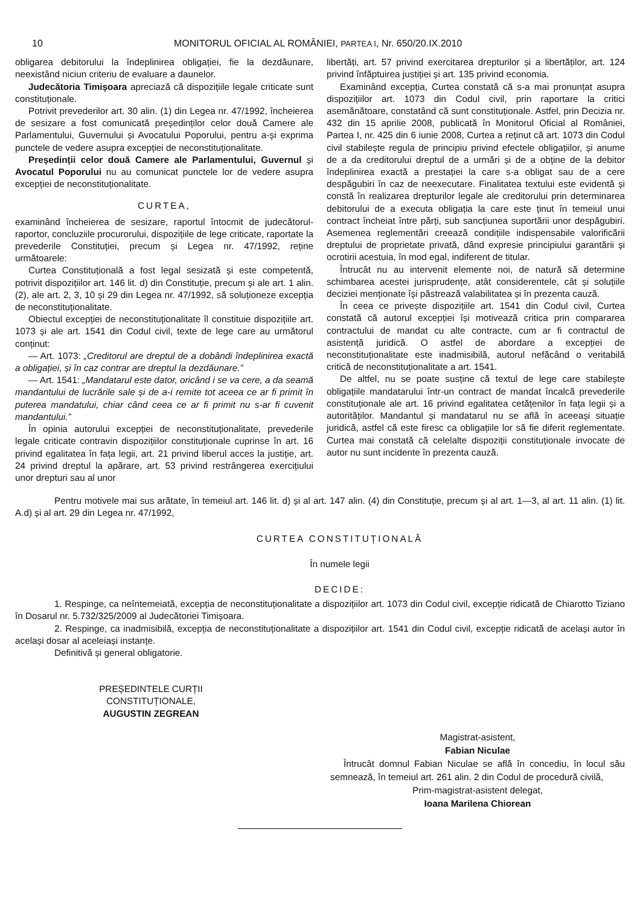10 MONITORUL OFICIAL AL ROMÂNIEI, PARTEA I, Nr. 650/20.IX.2010
obligarea debitorului la îndeplinirea obligației, fie la dezdăunare, neexistând niciun criteriu de evaluare a daunelor.
Judecătoria Timișoara apreciază că dispozițiile legale criticate sunt constituționale.
Potrivit prevederilor art. 30 alin. (1) din Legea nr. 47/1992, încheierea de sesizare a fost comunicată președinților celor două Camere ale Parlamentului, Guvernului și Avocatului Poporului, pentru a-și exprima punctele de vedere asupra excepției de neconstituționalitate.
Președinții celor două Camere ale Parlamentului, Guvernul și Avocatul Poporului nu au comunicat punctele lor de vedere asupra excepției de neconstituționalitate.
CURTEA,
examinând încheierea de sesizare, raportul întocmit de judecătorul-raportor, concluziile procurorului, dispozițiile de lege criticate, raportate la prevederile Constituției, precum și Legea nr. 47/1992, reține următoarele:
Curtea Constituțională a fost legal sesizată și este competentă, potrivit dispozițiilor art. 146 lit. d) din Constituție, precum și ale art. 1 alin. (2), ale art. 2, 3, 10 și 29 din Legea nr. 47/1992, să soluționeze excepția de neconstituționalitate.
Obiectul excepției de neconstituționalitate îl constituie dispozițiile art. 1073 și ale art. 1541 din Codul civil, texte de lege care au următorul conținut:
— Art. 1073: „Creditorul are dreptul de a dobândi îndeplinirea exactă a obligației, și în caz contrar are dreptul la dezdăunare.”
— Art. 1541: „Mandatarul este dator, oricând i se va cere, a da seamă mandantului de lucrările sale și de a-i remite tot aceea ce ar fi primit în puterea mandatului, chiar când ceea ce ar fi primit nu s-ar fi cuvenit mandantului.”
În opinia autorului excepției de neconstituționalitate, prevederile legale criticate contravin dispozițiilor constituționale cuprinse în art. 16 privind egalitatea în fața legii, art. 21 privind liberul acces la justiție, art. 24 privind dreptul la apărare, art. 53 privind restrângerea exercițiului unor drepturi sau al unor
libertăți, art. 57 privind exercitarea drepturilor și a libertăților, art. 124 privind înfăptuirea justiției și art. 135 privind economia.
Examinând excepția, Curtea constată că s-a mai pronunțat asupra dispozițiilor art. 1073 din Codul civil, prin raportare la critici asemănătoare, constatând că sunt constituționale. Astfel, prin Decizia nr. 432 din 15 aprilie 2008, publicată în Monitorul Oficial al României, Partea I, nr. 425 din 6 iunie 2008, Curtea a reținut că art. 1073 din Codul civil stabilește regula de principiu privind efectele obligațiilor, și anume de a da creditorului dreptul de a urmări și de a obține de la debitor îndeplinirea exactă a prestației la care s-a obligat sau de a cere despăgubiri în caz de neexecutare. Finalitatea textului este evidentă și constă în realizarea drepturilor legale ale creditorului prin determinarea debitorului de a executa obligația la care este ținut în temeiul unui contract încheiat între părți, sub sancțiunea suportării unor despăgubiri. Asemenea reglementări creează condițiile indispensabile valorificării dreptului de proprietate privată, dând expresie principiului garantării și ocrotirii acestuia, în mod egal, indiferent de titular.
Întrucât nu au intervenit elemente noi, de natură să determine schimbarea acestei jurisprudențe, atât considerentele, cât și soluțiile deciziei menționate își păstrează valabilitatea și în prezenta cauză.
În ceea ce privește dispozițiile art. 1541 din Codul civil, Curtea constată că autorul excepției își motivează critica prin compararea contractului de mandat cu alte contracte, cum ar fi contractul de asistență juridică. O astfel de abordare a excepției de neconstituționalitate este inadmisibilă, autorul nefăcând o veritabilă critică de neconstituționalitate a art. 1541.
De altfel, nu se poate susține că textul de lege care stabilește obligațiile mandatarului într-un contract de mandat încalcă prevederile constituționale ale art. 16 privind egalitatea cetățenilor în fața legii și a autorităților. Mandantul și mandatarul nu se află în aceeași situație juridică, astfel că este firesc ca obligațiile lor să fie diferit reglementate. Curtea mai constată că celelalte dispoziții constituționale invocate de autor nu sunt incidente în prezenta cauză.
Pentru motivele mai sus arătate, în temeiul art. 146 lit. d) și al art. 147 alin. (4) din Constituție, precum și al art. 1—3, al art. 11 alin. (1) lit. A.d) și al art. 29 din Legea nr. 47/1992,
CURTEA CONSTITUȚIONALĂ
În numele legii
DECIDE:
1. Respinge, ca neîntemeiată, excepția de neconstituționalitate a dispozițiilor art. 1073 din Codul civil, excepție ridicată de Chiarotto Tiziano în Dosarul nr. 5.732/325/2009 al Judecătoriei Timișoara.
2. Respinge, ca inadmisibilă, excepția de neconstituționalitate a dispozițiilor art. 1541 din Codul civil, excepție ridicată de același autor în același dosar al aceleiași instanțe.
Definitivă și general obligatorie.
PREȘEDINTELE CURȚII CONSTITUȚIONALE,
AUGUSTIN ZEGREAN
Magistrat-asistent,
Fabian Niculae
Întrucât domnul Fabian Niculae se află în concediu, în locul său semnează, în temeiul art. 261 alin. 2 din Codul de procedură civilă,
Prim-magistrat-asistent delegat,
Ioana Marilena Chiorean